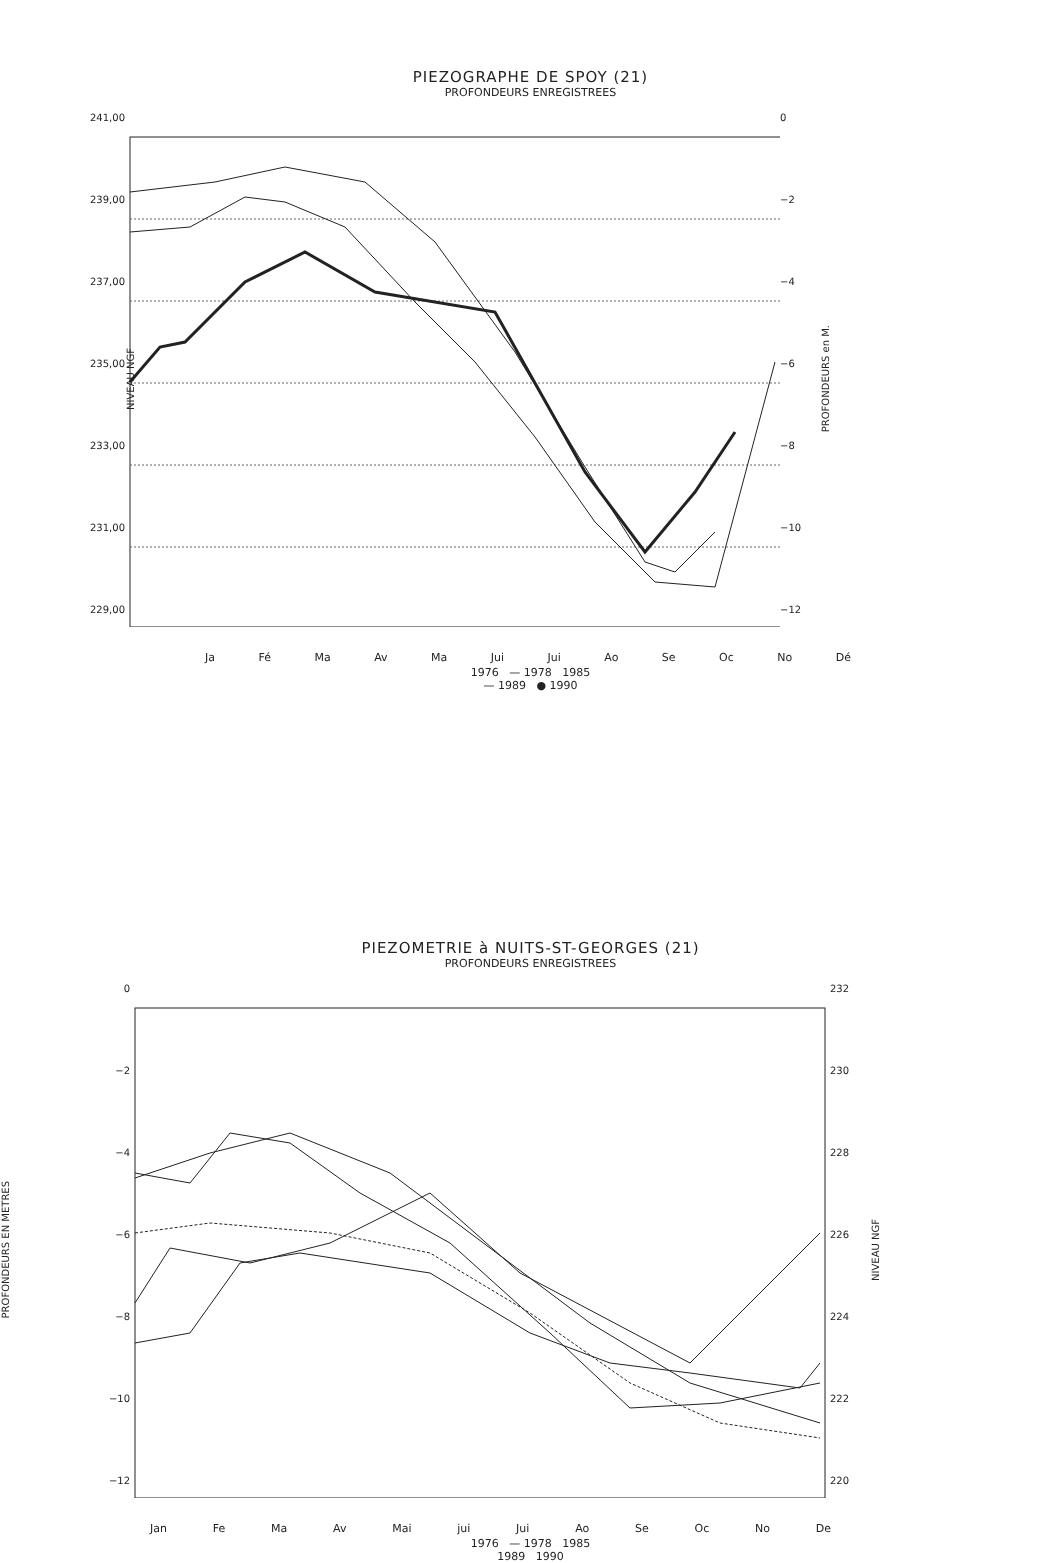PIEZOGRAPHE DE SPOY (21)
PROFONDEURS ENREGISTREES
241,00
239,00
237,00
235,00
233,00
231,00
229,00
NIVEAU NGF
0
−2
−4
−6
−8
−10
−12
PROFONDEURS en M.
Ja Fé Ma Av Ma Jui Jui Ao Se Oc No Dé
1976 — 1978 1985
— 1989 ● 1990
PIEZOMETRIE à NUITS-ST-GEORGES (21)
PROFONDEURS ENREGISTREES
PROFONDEURS EN METRES
0
−2
−4
−6
−8
−10
−12
232
230
228
226
224
222
220
NIVEAU NGF
Jan Fe Ma Av Mai jui Jui Ao Se Oc No De
1976 — 1978 1985
1989 1990